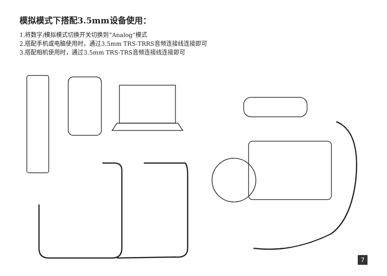模拟模式下搭配3.5mm设备使用：
1.将数字/模拟模式切换开关切换到“Analog”模式
2.搭配手机或电脑使用时，通过3.5mm TRS-TRRS音频连接线连接即可
3.搭配相机使用时，通过3.5mm TRS-TRS音频连接线连接即可
7